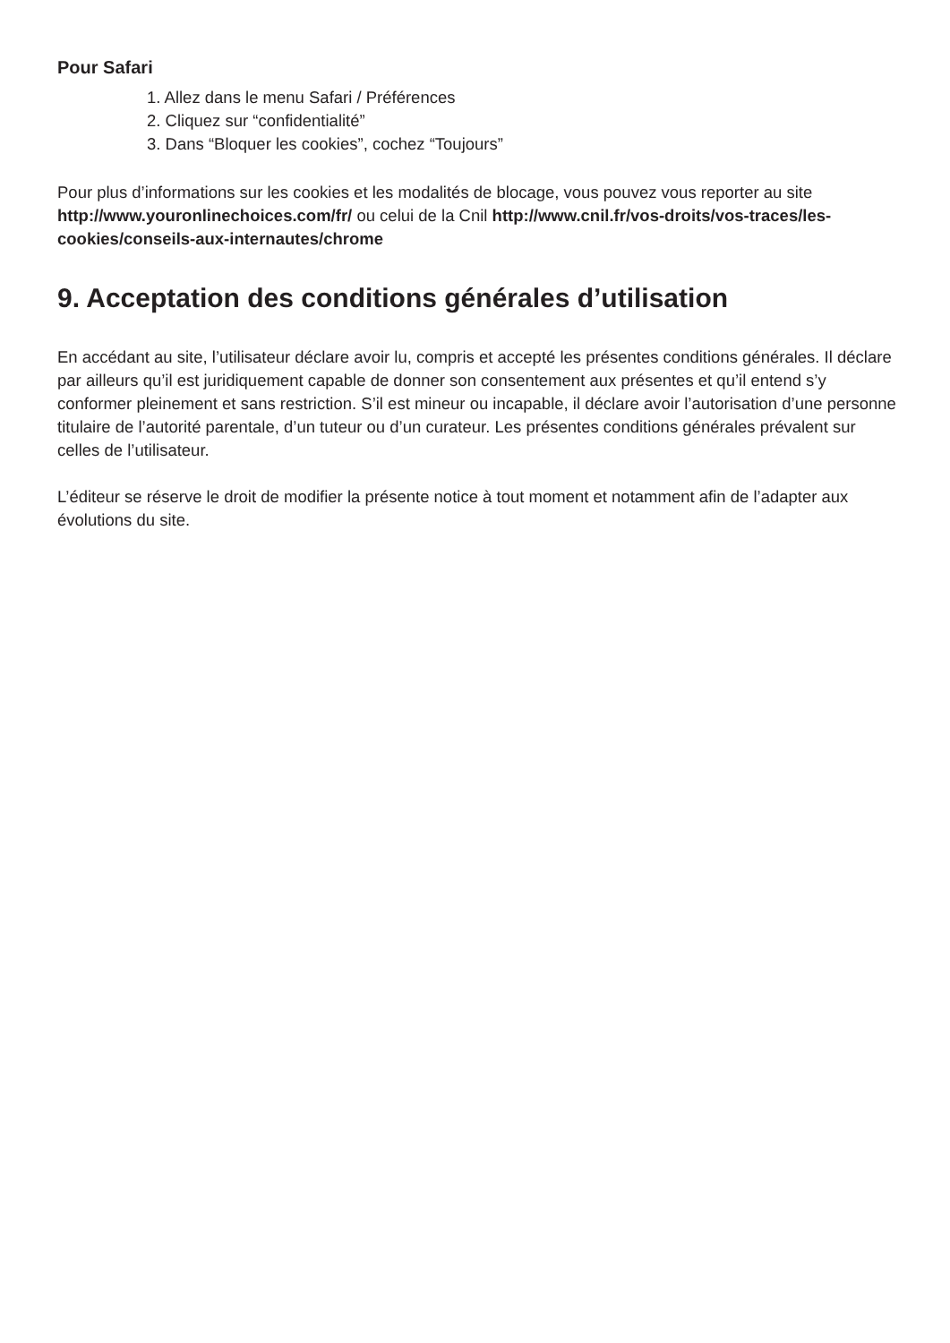Pour Safari
1. Allez dans le menu Safari / Préférences
2. Cliquez sur “confidentialité”
3. Dans “Bloquer les cookies”, cochez “Toujours”
Pour plus d’informations sur les cookies et les modalités de blocage, vous pouvez vous reporter au site http://www.youronlinechoices.com/fr/ ou celui de la Cnil http://www.cnil.fr/vos-droits/vos-traces/les-cookies/conseils-aux-internautes/chrome
9. Acceptation des conditions générales d’utilisation
En accédant au site, l’utilisateur déclare avoir lu, compris et accepté les présentes conditions générales. Il déclare par ailleurs qu’il est juridiquement capable de donner son consentement aux présentes et qu’il entend s’y conformer pleinement et sans restriction. S’il est mineur ou incapable, il déclare avoir l’autorisation d’une personne titulaire de l’autorité parentale, d’un tuteur ou d’un curateur. Les présentes conditions générales prévalent sur celles de l’utilisateur.
L’éditeur se réserve le droit de modifier la présente notice à tout moment et notamment afin de l’adapter aux évolutions du site.